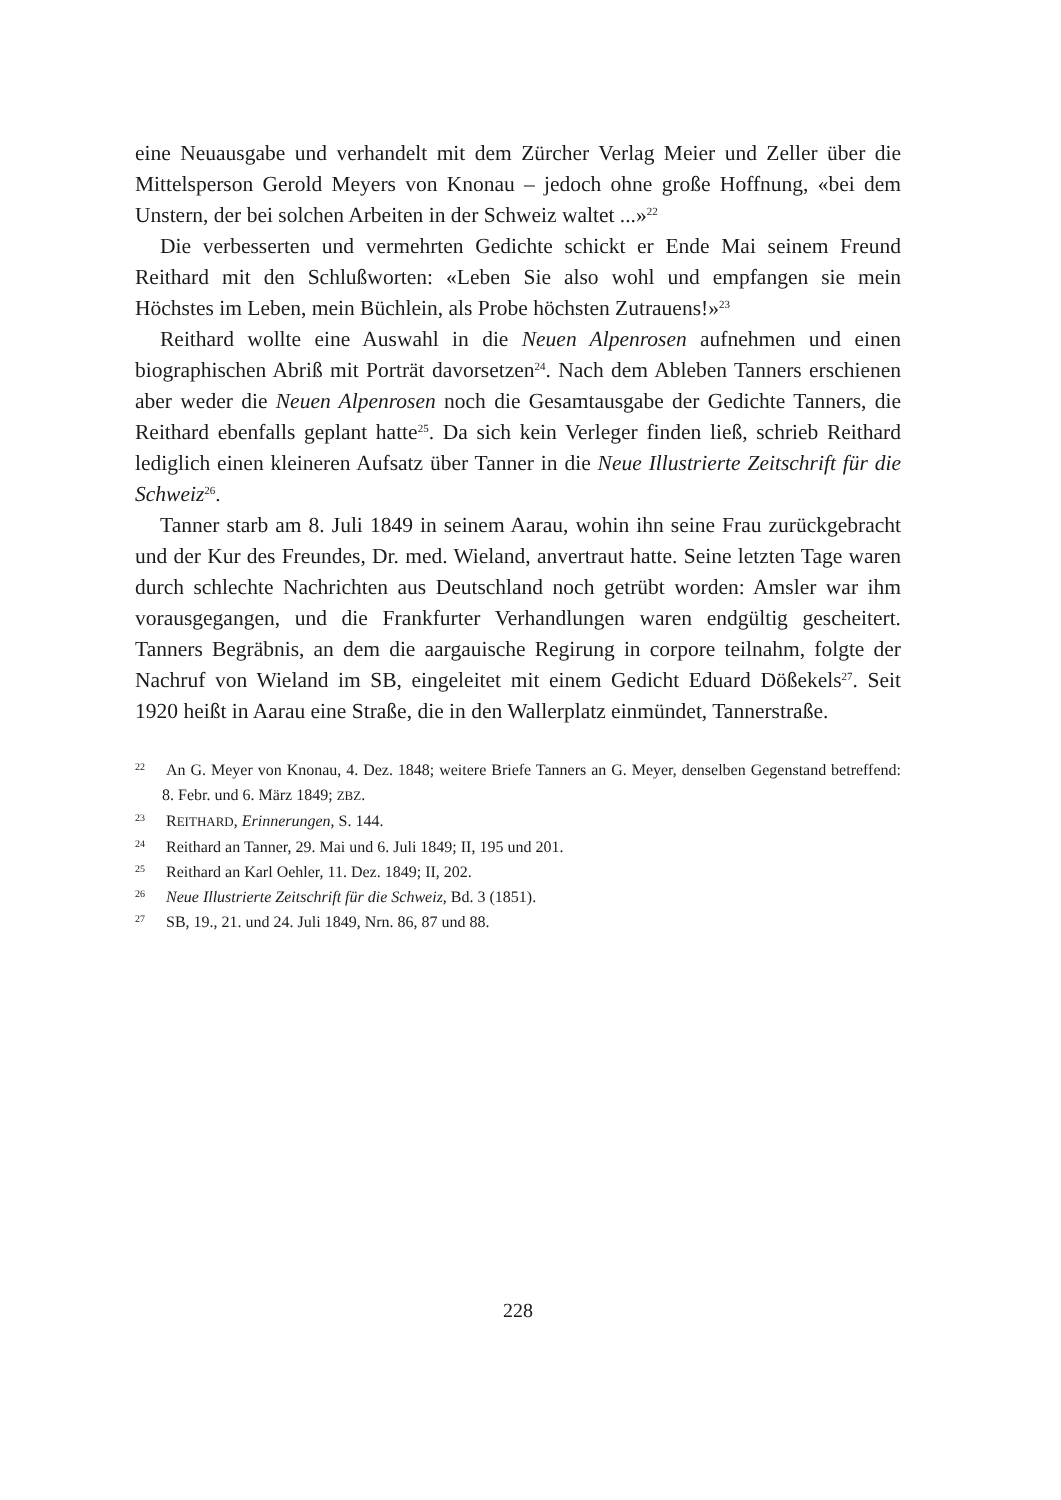eine Neuausgabe und verhandelt mit dem Zürcher Verlag Meier und Zeller über die Mittelsperson Gerold Meyers von Knonau – jedoch ohne große Hoffnung, «bei dem Unstern, der bei solchen Arbeiten in der Schweiz waltet ...»<sup>22</sup>
Die verbesserten und vermehrten Gedichte schickt er Ende Mai seinem Freund Reithard mit den Schlußworten: «Leben Sie also wohl und empfangen sie mein Höchstes im Leben, mein Büchlein, als Probe höchsten Zutrauens!»<sup>23</sup>
Reithard wollte eine Auswahl in die Neuen Alpenrosen aufnehmen und einen biographischen Abriß mit Porträt davorsetzen<sup>24</sup>. Nach dem Ableben Tanners erschienen aber weder die Neuen Alpenrosen noch die Gesamtausgabe der Gedichte Tanners, die Reithard ebenfalls geplant hatte<sup>25</sup>. Da sich kein Verleger finden ließ, schrieb Reithard lediglich einen kleineren Aufsatz über Tanner in die Neue Illustrierte Zeitschrift für die Schweiz<sup>26</sup>.
Tanner starb am 8. Juli 1849 in seinem Aarau, wohin ihn seine Frau zurückgebracht und der Kur des Freundes, Dr. med. Wieland, anvertraut hatte. Seine letzten Tage waren durch schlechte Nachrichten aus Deutschland noch getrübt worden: Amsler war ihm vorausgegangen, und die Frankfurter Verhandlungen waren endgültig gescheitert. Tanners Begräbnis, an dem die aargauische Regirung in corpore teilnahm, folgte der Nachruf von Wieland im SB, eingeleitet mit einem Gedicht Eduard Dößekels<sup>27</sup>. Seit 1920 heißt in Aarau eine Straße, die in den Wallerplatz einmündet, Tannerstraße.
<sup>22</sup> An G. Meyer von Knonau, 4. Dez. 1848; weitere Briefe Tanners an G. Meyer, denselben Gegenstand betreffend: 8. Febr. und 6. März 1849; ZBZ.
<sup>23</sup> REITHARD, Erinnerungen, S. 144.
<sup>24</sup> Reithard an Tanner, 29. Mai und 6. Juli 1849; II, 195 und 201.
<sup>25</sup> Reithard an Karl Oehler, 11. Dez. 1849; II, 202.
<sup>26</sup> Neue Illustrierte Zeitschrift für die Schweiz, Bd. 3 (1851).
<sup>27</sup> SB, 19., 21. und 24. Juli 1849, Nrn. 86, 87 und 88.
228